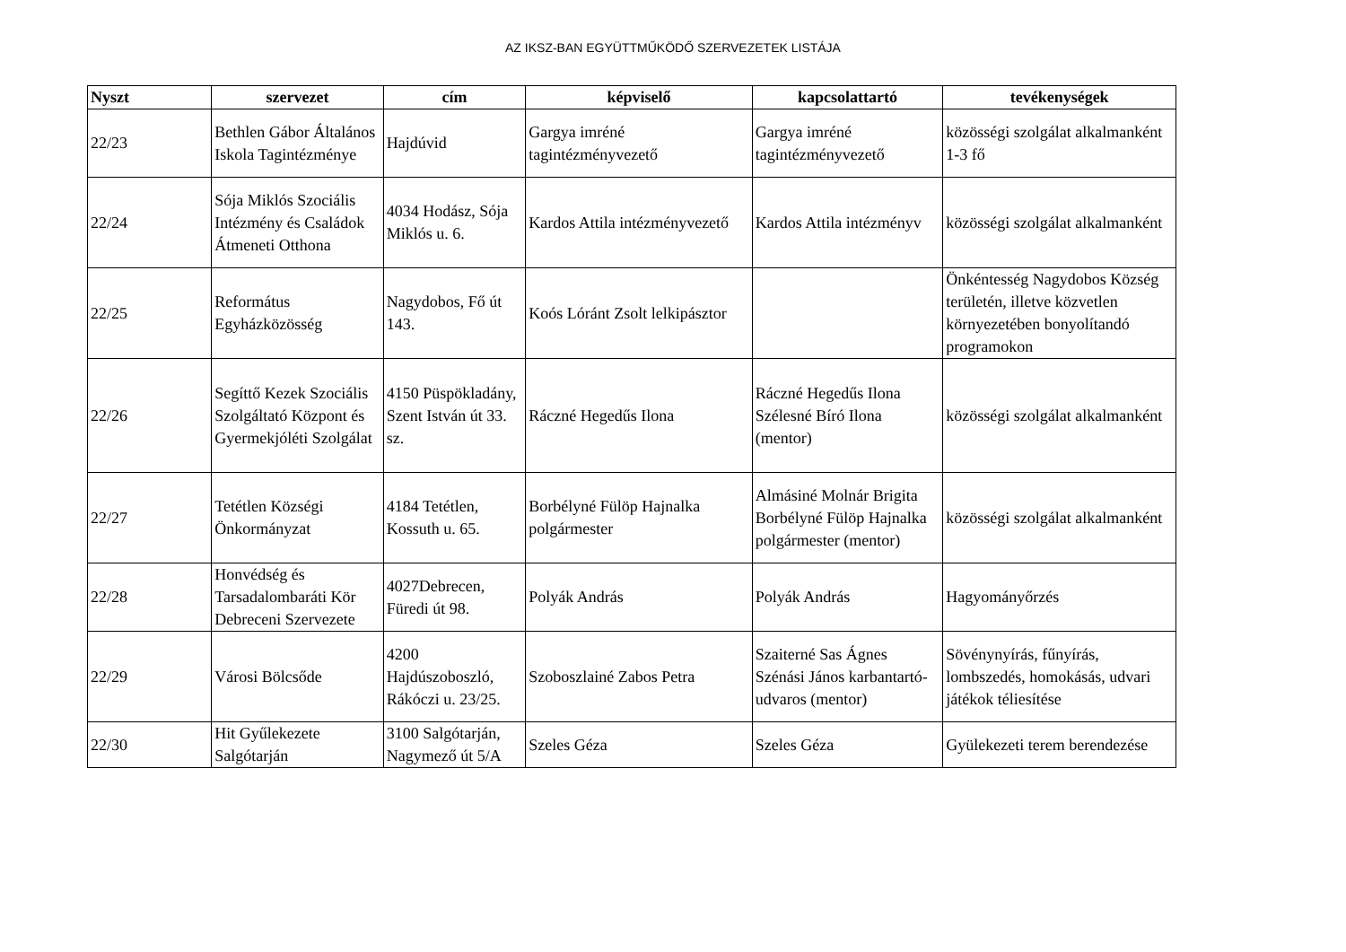AZ IKSZ-BAN EGYÜTTMŰKÖDŐ SZERVEZETEK LISTÁJA
| Nyszt | szervezet | cím | képviselő | kapcsolattartó | tevékenységek |
| --- | --- | --- | --- | --- | --- |
| 22/23 | Bethlen Gábor Általános Iskola Tagintézménye | Hajdúvid | Gargya imréné tagintézményvezető | Gargya imréné tagintézményvezető | közösségi szolgálat alkalmanként 1-3 fő |
| 22/24 | Sója Miklós Szociális Intézmény és Családok Átmeneti Otthona | 4034 Hodász, Sója Miklós u. 6. | Kardos Attila intézményvezető | Kardos Attila intézményv | közösségi szolgálat alkalmanként |
| 22/25 | Református Egyházközösség | Nagydobos, Fő út 143. | Koós Lóránt Zsolt lelkipásztor | | Önkéntesség Nagydobos Község területén, illetve közvetlen környezetében bonyolítandó programokon |
| 22/26 | Segíttő Kezek Szociális Szolgáltató Központ és Gyermekjóléti Szolgálat | 4150 Püspökladány, Szent István út 33. sz. | Ráczné Hegedűs Ilona | Ráczné Hegedűs Ilona Szélesné Bíró Ilona (mentor) | közösségi szolgálat alkalmanként |
| 22/27 | Tetétlen Községi Önkormányzat | 4184 Tetétlen, Kossuth u. 65. | Borbélyné Fülöp Hajnalka polgármester | Almásiné Molnár Brigita Borbélyné Fülöp Hajnalka polgármester (mentor) | közösségi szolgálat alkalmanként |
| 22/28 | Honvédség és Tarsadalombaráti Kör Debreceni Szervezete | 4027Debrecen, Füredi út 98. | Polyák András | Polyák András | Hagyományőrzés |
| 22/29 | Városi Bölcsőde | 4200 Hajdúszoboszló, Rákóczi u. 23/25. | Szoboszlainé Zabos Petra | Szaiterné Sas Ágnes Szénási János karbantartó-udvaros (mentor) | Sövénynyírás, fűnyírás, lombszedés, homokásás, udvari játékok téliesítése |
| 22/30 | Hit Gyűlekezete Salgótarján | 3100 Salgótarján, Nagymező út 5/A | Szeles Géza | Szeles Géza | Gyülekezeti terem berendezése |